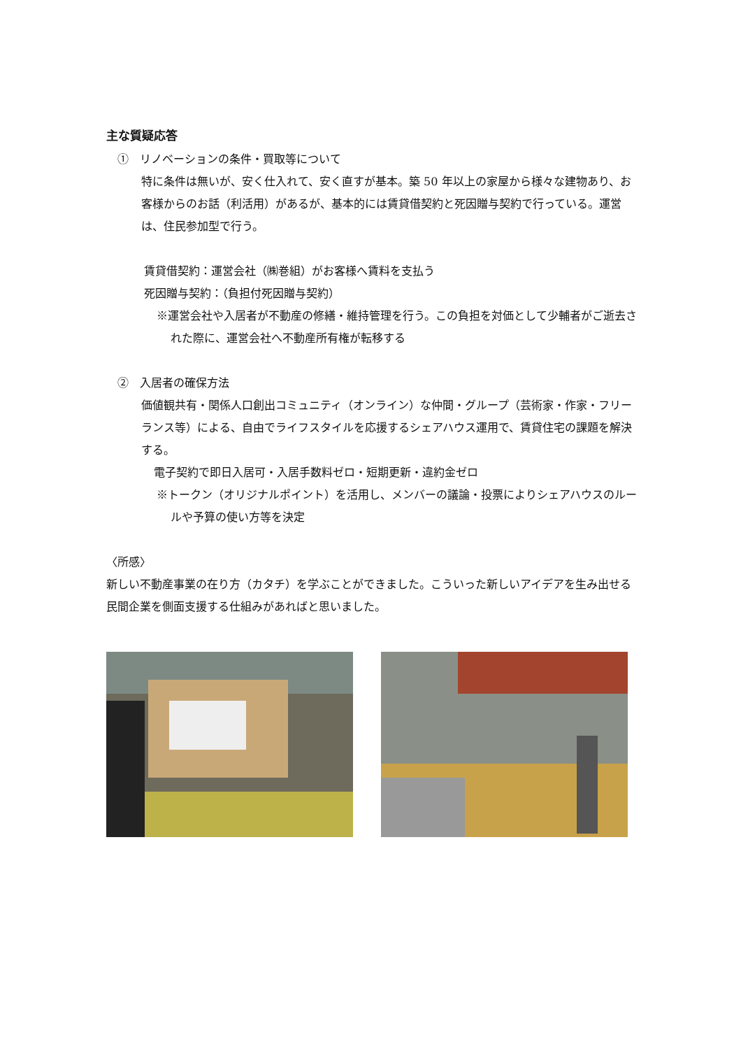主な質疑応答
①　リノベーションの条件・買取等について
特に条件は無いが、安く仕入れて、安く直すが基本。築 50 年以上の家屋から様々な建物あり、お客様からのお話（利活用）があるが、基本的には賃貸借契約と死因贈与契約で行っている。運営は、住民参加型で行う。
賃貸借契約：運営会社（㈱巻組）がお客様へ賃料を支払う
死因贈与契約：（負担付死因贈与契約）
※運営会社や入居者が不動産の修繕・維持管理を行う。この負担を対価として少輔者がご逝去された際に、運営会社へ不動産所有権が転移する
②　入居者の確保方法
価値観共有・関係人口創出コミュニティ（オンライン）な仲間・グループ（芸術家・作家・フリーランス等）による、自由でライフスタイルを応援するシェアハウス運用で、賃貸住宅の課題を解決する。
電子契約で即日入居可・入居手数料ゼロ・短期更新・違約金ゼロ
※トークン（オリジナルポイント）を活用し、メンバーの議論・投票によりシェアハウスのルールや予算の使い方等を決定
〈所感〉
新しい不動産事業の在り方（カタチ）を学ぶことができました。こういった新しいアイデアを生み出せる民間企業を側面支援する仕組みがあればと思いました。